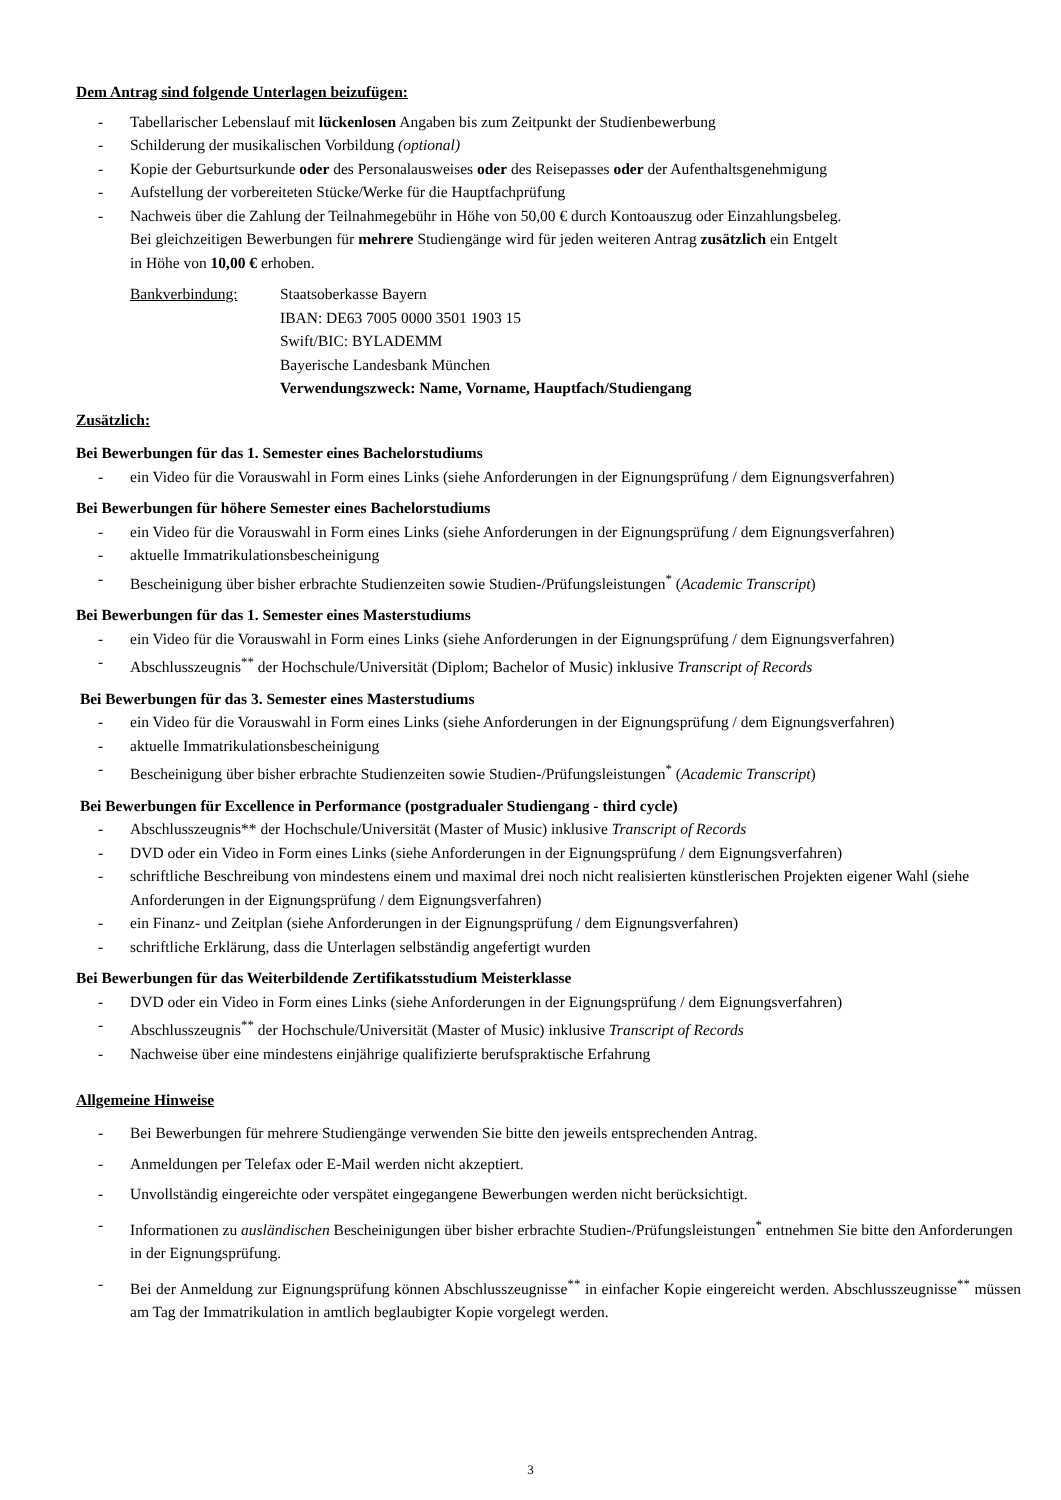Dem Antrag sind folgende Unterlagen beizufügen:
- Tabellarischer Lebenslauf mit lückenlosen Angaben bis zum Zeitpunkt der Studienbewerbung
- Schilderung der musikalischen Vorbildung (optional)
- Kopie der Geburtsurkunde oder des Personalausweises oder des Reisepasses oder der Aufenthaltsgenehmigung
- Aufstellung der vorbereiteten Stücke/Werke für die Hauptfachprüfung
- Nachweis über die Zahlung der Teilnahmegebühr in Höhe von 50,00 € durch Kontoauszug oder Einzahlungsbeleg.
Bei gleichzeitigen Bewerbungen für mehrere Studiengänge wird für jeden weiteren Antrag zusätzlich ein Entgelt
in Höhe von 10,00 € erhoben.
Bankverbindung: Staatsoberkasse Bayern
IBAN: DE63 7005 0000 3501 1903 15
Swift/BIC: BYLADEMM
Bayerische Landesbank München
Verwendungszweck: Name, Vorname, Hauptfach/Studiengang
Zusätzlich:
Bei Bewerbungen für das 1. Semester eines Bachelorstudiums
- ein Video für die Vorauswahl in Form eines Links (siehe Anforderungen in der Eignungsprüfung / dem Eignungsverfahren)
Bei Bewerbungen für höhere Semester eines Bachelorstudiums
- ein Video für die Vorauswahl in Form eines Links (siehe Anforderungen in der Eignungsprüfung / dem Eignungsverfahren)
- aktuelle Immatrikulationsbescheinigung
- Bescheinigung über bisher erbrachte Studienzeiten sowie Studien-/Prüfungsleistungen<sup>*</sup> (Academic Transcript)
Bei Bewerbungen für das 1. Semester eines Masterstudiums
- ein Video für die Vorauswahl in Form eines Links (siehe Anforderungen in der Eignungsprüfung / dem Eignungsverfahren)
- Abschlusszeugnis<sup>**</sup> der Hochschule/Universität (Diplom; Bachelor of Music) inklusive Transcript of Records
Bei Bewerbungen für das 3. Semester eines Masterstudiums
- ein Video für die Vorauswahl in Form eines Links (siehe Anforderungen in der Eignungsprüfung / dem Eignungsverfahren)
- aktuelle Immatrikulationsbescheinigung
- Bescheinigung über bisher erbrachte Studienzeiten sowie Studien-/Prüfungsleistungen<sup>*</sup> (Academic Transcript)
Bei Bewerbungen für Excellence in Performance (postgradualer Studiengang - third cycle)
- Abschlusszeugnis** der Hochschule/Universität (Master of Music) inklusive Transcript of Records
- DVD oder ein Video in Form eines Links (siehe Anforderungen in der Eignungsprüfung / dem Eignungsverfahren)
- schriftliche Beschreibung von mindestens einem und maximal drei noch nicht realisierten künstlerischen Projekten eigener Wahl (siehe Anforderungen in der Eignungsprüfung / dem Eignungsverfahren)
- ein Finanz- und Zeitplan (siehe Anforderungen in der Eignungsprüfung / dem Eignungsverfahren)
- schriftliche Erklärung, dass die Unterlagen selbständig angefertigt wurden
Bei Bewerbungen für das Weiterbildende Zertifikatsstudium Meisterklasse
- DVD oder ein Video in Form eines Links (siehe Anforderungen in der Eignungsprüfung / dem Eignungsverfahren)
- Abschlusszeugnis<sup>**</sup> der Hochschule/Universität (Master of Music) inklusive Transcript of Records
- Nachweise über eine mindestens einjährige qualifizierte berufspraktische Erfahrung
Allgemeine Hinweise
- Bei Bewerbungen für mehrere Studiengänge verwenden Sie bitte den jeweils entsprechenden Antrag.
- Anmeldungen per Telefax oder E-Mail werden nicht akzeptiert.
- Unvollständig eingereichte oder verspätet eingegangene Bewerbungen werden nicht berücksichtigt.
- Informationen zu ausländischen Bescheinigungen über bisher erbrachte Studien-/Prüfungsleistungen<sup>*</sup> entnehmen Sie bitte den Anforderungen in der Eignungsprüfung.
- Bei der Anmeldung zur Eignungsprüfung können Abschlusszeugnisse<sup>**</sup> in einfacher Kopie eingereicht werden. Abschlusszeugnisse<sup>**</sup> müssen am Tag der Immatrikulation in amtlich beglaubigter Kopie vorgelegt werden.
3